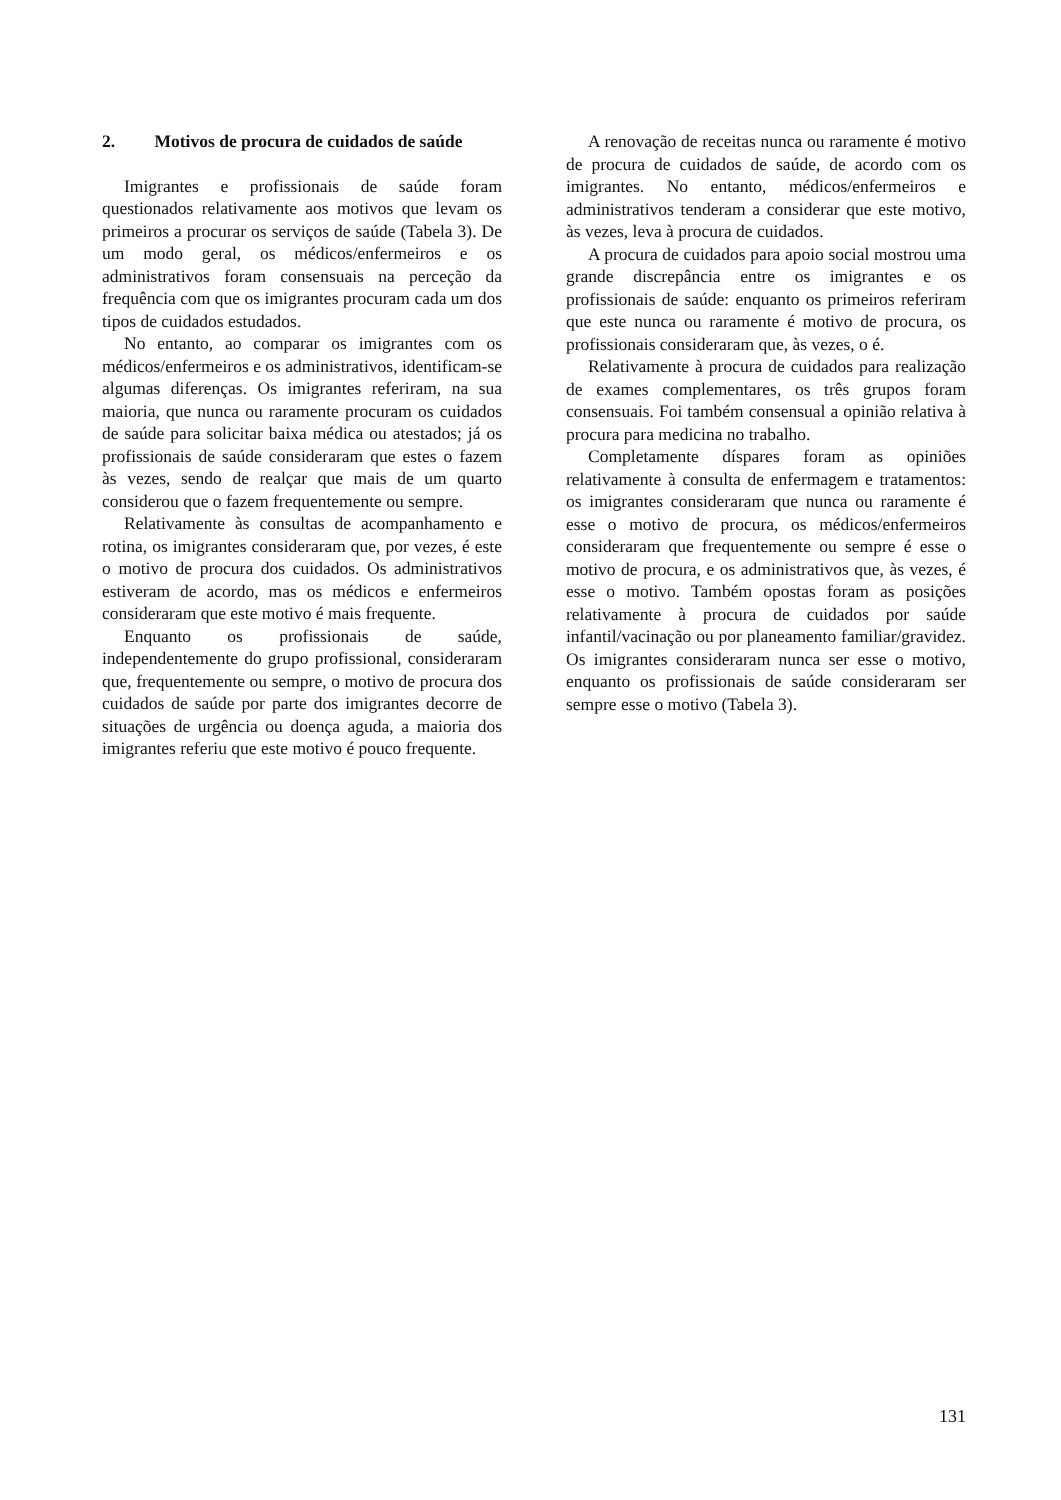2. Motivos de procura de cuidados de saúde
Imigrantes e profissionais de saúde foram questionados relativamente aos motivos que levam os primeiros a procurar os serviços de saúde (Tabela 3). De um modo geral, os médicos/enfermeiros e os administrativos foram consensuais na perceção da frequência com que os imigrantes procuram cada um dos tipos de cuidados estudados.
No entanto, ao comparar os imigrantes com os médicos/enfermeiros e os administrativos, identificam-se algumas diferenças. Os imigrantes referiram, na sua maioria, que nunca ou raramente procuram os cuidados de saúde para solicitar baixa médica ou atestados; já os profissionais de saúde consideraram que estes o fazem às vezes, sendo de realçar que mais de um quarto considerou que o fazem frequentemente ou sempre.
Relativamente às consultas de acompanhamento e rotina, os imigrantes consideraram que, por vezes, é este o motivo de procura dos cuidados. Os administrativos estiveram de acordo, mas os médicos e enfermeiros consideraram que este motivo é mais frequente.
Enquanto os profissionais de saúde, independentemente do grupo profissional, consideraram que, frequentemente ou sempre, o motivo de procura dos cuidados de saúde por parte dos imigrantes decorre de situações de urgência ou doença aguda, a maioria dos imigrantes referiu que este motivo é pouco frequente.
A renovação de receitas nunca ou raramente é motivo de procura de cuidados de saúde, de acordo com os imigrantes. No entanto, médicos/enfermeiros e administrativos tenderam a considerar que este motivo, às vezes, leva à procura de cuidados.
A procura de cuidados para apoio social mostrou uma grande discrepância entre os imigrantes e os profissionais de saúde: enquanto os primeiros referiram que este nunca ou raramente é motivo de procura, os profissionais consideraram que, às vezes, o é.
Relativamente à procura de cuidados para realização de exames complementares, os três grupos foram consensuais. Foi também consensual a opinião relativa à procura para medicina no trabalho.
Completamente díspares foram as opiniões relativamente à consulta de enfermagem e tratamentos: os imigrantes consideraram que nunca ou raramente é esse o motivo de procura, os médicos/enfermeiros consideraram que frequentemente ou sempre é esse o motivo de procura, e os administrativos que, às vezes, é esse o motivo. Também opostas foram as posições relativamente à procura de cuidados por saúde infantil/vacinação ou por planeamento familiar/gravidez. Os imigrantes consideraram nunca ser esse o motivo, enquanto os profissionais de saúde consideraram ser sempre esse o motivo (Tabela 3).
131